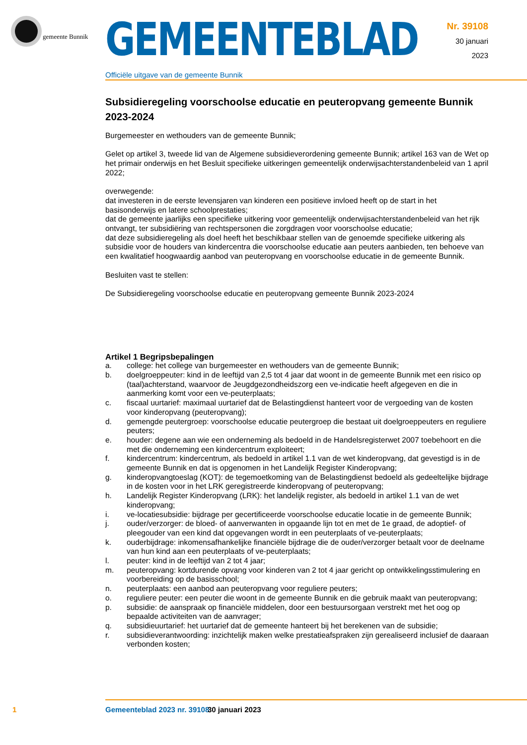gemeente Bunnik
GEMEENTEBLAD
Officiële uitgave van de gemeente Bunnik
Nr. 39108
30 januari
2023
Subsidieregeling voorschoolse educatie en peuteropvang gemeente Bunnik 2023-2024
Burgemeester en wethouders van de gemeente Bunnik;
Gelet op artikel 3, tweede lid van de Algemene subsidieverordening gemeente Bunnik; artikel 163 van de Wet op het primair onderwijs en het Besluit specifieke uitkeringen gemeentelijk onderwijsachterstandenbeleid van 1 april 2022;
overwegende:
dat investeren in de eerste levensjaren van kinderen een positieve invloed heeft op de start in het basisonderwijs en latere schoolprestaties;
dat de gemeente jaarlijks een specifieke uitkering voor gemeentelijk onderwijsachterstandenbeleid van het rijk ontvangt, ter subsidiëring van rechtspersonen die zorgdragen voor voorschoolse educatie;
dat deze subsidieregeling als doel heeft het beschikbaar stellen van de genoemde specifieke uitkering als subsidie voor de houders van kindercentra die voorschoolse educatie aan peuters aanbieden, ten behoeve van een kwalitatief hoogwaardig aanbod van peuteropvang en voorschoolse educatie in de gemeente Bunnik.
Besluiten vast te stellen:
De Subsidieregeling voorschoolse educatie en peuteropvang gemeente Bunnik 2023-2024
Artikel 1 Begripsbepalingen
a. college: het college van burgemeester en wethouders van de gemeente Bunnik;
b. doelgroeppeuter: kind in de leeftijd van 2,5 tot 4 jaar dat woont in de gemeente Bunnik met een risico op (taal)achterstand, waarvoor de Jeugdgezondheidszorg een ve-indicatie heeft afgegeven en die in aanmerking komt voor een ve-peuterplaats;
c. fiscaal uurtarief: maximaal uurtarief dat de Belastingdienst hanteert voor de vergoeding van de kosten voor kinderopvang (peuteropvang);
d. gemengde peutergroep: voorschoolse educatie peutergroep die bestaat uit doelgroeppeuters en reguliere peuters;
e. houder: degene aan wie een onderneming als bedoeld in de Handelsregisterwet 2007 toebehoort en die met die onderneming een kindercentrum exploiteert;
f. kindercentrum: kindercentrum, als bedoeld in artikel 1.1 van de wet kinderopvang, dat gevestigd is in de gemeente Bunnik en dat is opgenomen in het Landelijk Register Kinderopvang;
g. kinderopvangtoeslag (KOT): de tegemoetkoming van de Belastingdienst bedoeld als gedeeltelijke bijdrage in de kosten voor in het LRK geregistreerde kinderopvang of peuteropvang;
h. Landelijk Register Kinderopvang (LRK): het landelijk register, als bedoeld in artikel 1.1 van de wet kinderopvang;
i. ve-locatiesubsidie: bijdrage per gecertificeerde voorschoolse educatie locatie in de gemeente Bunnik;
j. ouder/verzorger: de bloed- of aanverwanten in opgaande lijn tot en met de 1e graad, de adoptief- of pleegouder van een kind dat opgevangen wordt in een peuterplaats of ve-peuterplaats;
k. ouderbijdrage: inkomensafhankelijke financiële bijdrage die de ouder/verzorger betaalt voor de deelname van hun kind aan een peuterplaats of ve-peuterplaats;
l. peuter: kind in de leeftijd van 2 tot 4 jaar;
m. peuteropvang: kortdurende opvang voor kinderen van 2 tot 4 jaar gericht op ontwikkelingsstimulering en voorbereiding op de basisschool;
n. peuterplaats: een aanbod aan peuteropvang voor reguliere peuters;
o. reguliere peuter: een peuter die woont in de gemeente Bunnik en die gebruik maakt van peuteropvang;
p. subsidie: de aanspraak op financiële middelen, door een bestuursorgaan verstrekt met het oog op bepaalde activiteiten van de aanvrager;
q. subsidieuurtarief: het uurtarief dat de gemeente hanteert bij het berekenen van de subsidie;
r. subsidieverantwoording: inzichtelijk maken welke prestatieafspraken zijn gerealiseerd inclusief de daaraan verbonden kosten;
1 Gemeenteblad 2023 nr. 39108 30 januari 2023